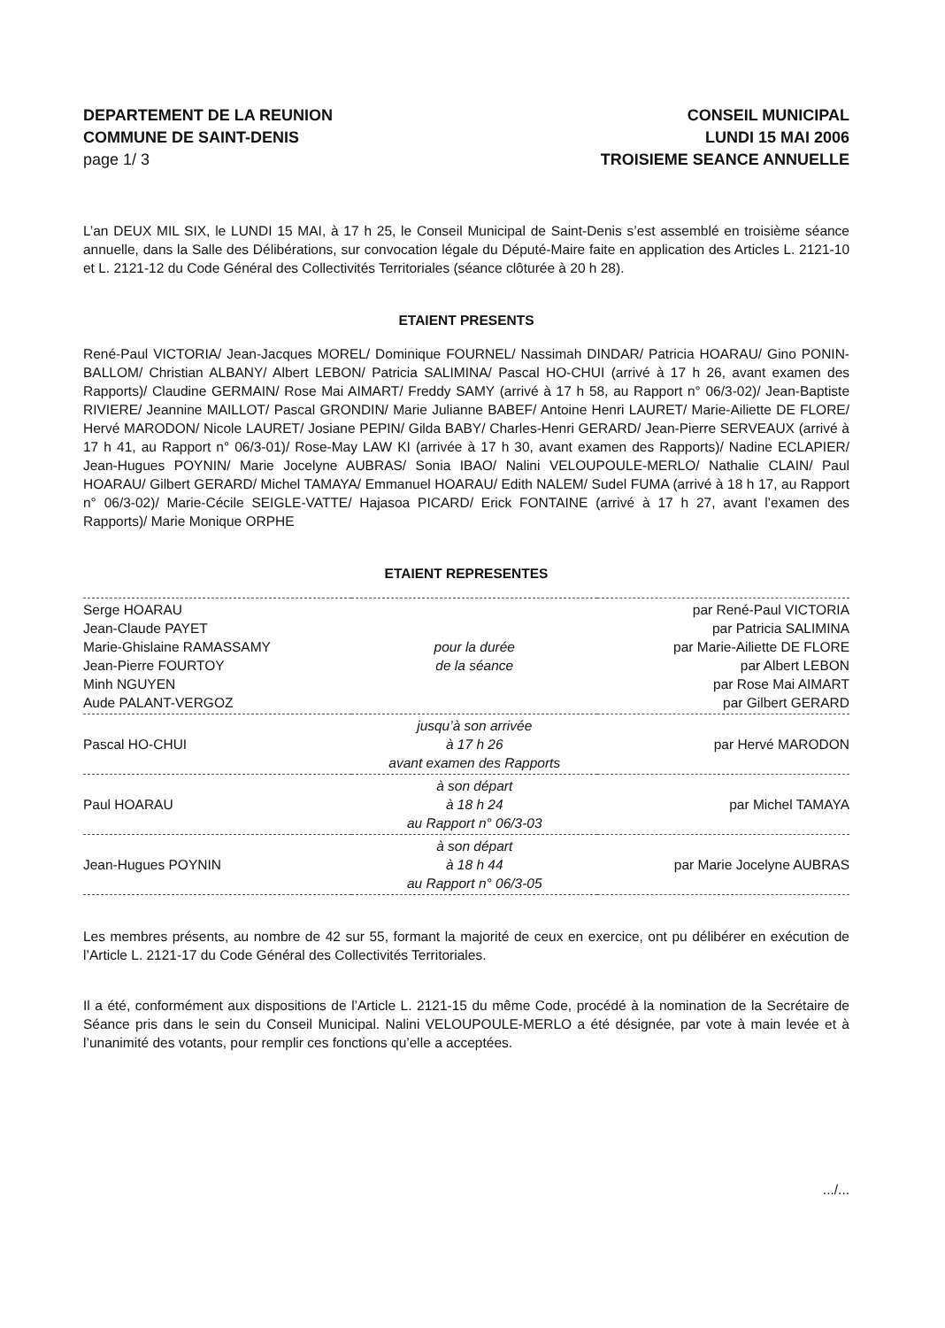DEPARTEMENT DE LA REUNION
COMMUNE DE SAINT-DENIS
page 1/ 3
CONSEIL MUNICIPAL
LUNDI 15 MAI 2006
TROISIEME SEANCE ANNUELLE
L’an DEUX MIL SIX, le LUNDI 15 MAI, à 17 h 25, le Conseil Municipal de Saint-Denis s’est assemblé en troisième séance annuelle, dans la Salle des Délibérations, sur convocation légale du Député-Maire faite en application des Articles L. 2121-10 et L. 2121-12 du Code Général des Collectivités Territoriales (séance clôturée à 20 h 28).
ETAIENT PRESENTS
René-Paul VICTORIA/ Jean-Jacques MOREL/ Dominique FOURNEL/ Nassimah DINDAR/ Patricia HOARAU/ Gino PONIN-BALLOM/ Christian ALBANY/ Albert LEBON/ Patricia SALIMINA/ Pascal HO-CHUI (arrivé à 17 h 26, avant examen des Rapports)/ Claudine GERMAIN/ Rose Mai AIMART/ Freddy SAMY (arrivé à 17 h 58, au Rapport n° 06/3-02)/ Jean-Baptiste RIVIERE/ Jeannine MAILLOT/ Pascal GRONDIN/ Marie Julianne BABEF/ Antoine Henri LAURET/ Marie-Ailiette DE FLORE/ Hervé MARODON/ Nicole LAURET/ Josiane PEPIN/ Gilda BABY/ Charles-Henri GERARD/ Jean-Pierre SERVEAUX (arrivé à 17 h 41, au Rapport n° 06/3-01)/ Rose-May LAW KI (arrivée à 17 h 30, avant examen des Rapports)/ Nadine ECLAPIER/ Jean-Hugues POYNIN/ Marie Jocelyne AUBRAS/ Sonia IBAO/ Nalini VELOUPOULE-MERLO/ Nathalie CLAIN/ Paul HOARAU/ Gilbert GERARD/ Michel TAMAYA/ Emmanuel HOARAU/ Edith NALEM/ Sudel FUMA (arrivé à 18 h 17, au Rapport n° 06/3-02)/ Marie-Cécile SEIGLE-VATTE/ Hajasoa PICARD/ Erick FONTAINE (arrivé à 17 h 27, avant l’examen des Rapports)/ Marie Monique ORPHE
ETAIENT REPRESENTES
| Serge HOARAU Jean-Claude PAYET Marie-Ghislaine RAMASSAMY Jean-Pierre FOURTOY Minh NGUYEN Aude PALANT-VERGOZ | pour la durée de la séance | par René-Paul VICTORIA par Patricia SALIMINA par Marie-Ailiette DE FLORE par Albert LEBON par Rose Mai AIMART par Gilbert GERARD |
| Pascal HO-CHUI | jusqu’à son arrivée à 17 h 26 avant examen des Rapports | par Hervé MARODON |
| Paul HOARAU | à son départ à 18 h 24 au Rapport n° 06/3-03 | par Michel TAMAYA |
| Jean-Hugues POYNIN | à son départ à 18 h 44 au Rapport n° 06/3-05 | par Marie Jocelyne AUBRAS |
Les membres présents, au nombre de 42 sur 55, formant la majorité de ceux en exercice, ont pu délibérer en exécution de l’Article L. 2121-17 du Code Général des Collectivités Territoriales.
Il a été, conformément aux dispositions de l’Article L. 2121-15 du même Code, procédé à la nomination de la Secrétaire de Séance pris dans le sein du Conseil Municipal. Nalini VELOUPOULE-MERLO a été désignée, par vote à main levée et à l’unanimité des votants, pour remplir ces fonctions qu’elle a acceptées.
.../...